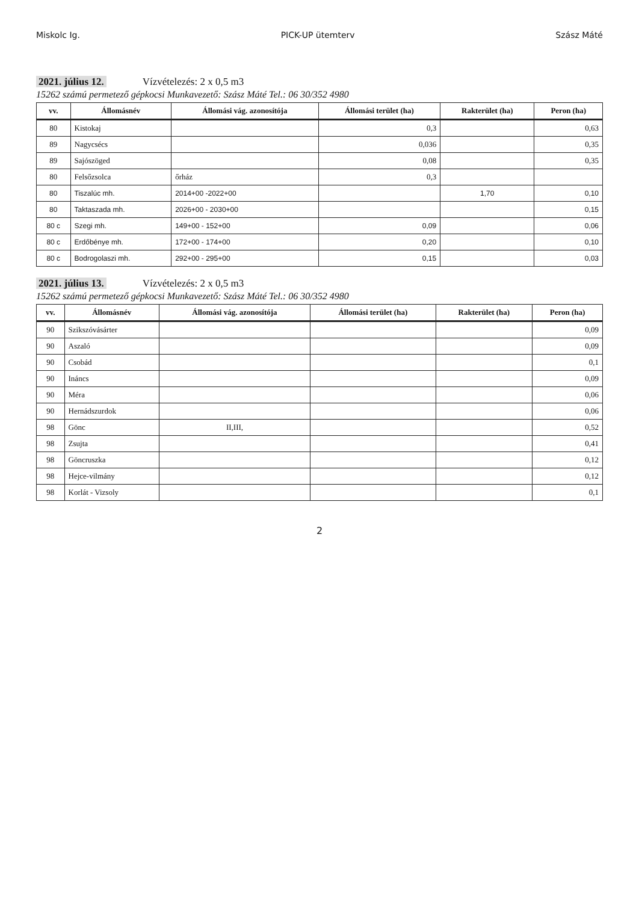Miskolc Ig. PICK-UP ütemterv Szász Máté
2021. július 12. Vízvételezés: 2 x 0,5 m3
15262 számú permetező gépkocsi Munkavezető: Szász Máté Tel.: 06 30/352 4980
| vv. | Állomásnév | Állomási vág. azonosítója | Állomási terület (ha) | Rakterület (ha) | Peron (ha) |
| --- | --- | --- | --- | --- | --- |
| 80 | Kistokaj | | 0,3 | | 0,63 |
| 89 | Nagycsécs | | 0,036 | | 0,35 |
| 89 | Sajószöged | | 0,08 | | 0,35 |
| 80 | Felsőzsolca | őrház | 0,3 | | |
| 80 | Tiszalúc mh. | 2014+00 -2022+00 | | 1,70 | 0,10 |
| 80 | Taktaszada mh. | 2026+00 - 2030+00 | | | 0,15 |
| 80 c | Szegi mh. | 149+00 - 152+00 | 0,09 | | 0,06 |
| 80 c | Erdőbénye mh. | 172+00 - 174+00 | 0,20 | | 0,10 |
| 80 c | Bodrogolaszi mh. | 292+00 - 295+00 | 0,15 | | 0,03 |
2021. július 13. Vízvételezés: 2 x 0,5 m3
15262 számú permetező gépkocsi Munkavezető: Szász Máté Tel.: 06 30/352 4980
| vv. | Állomásnév | Állomási vág. azonosítója | Állomási terület (ha) | Rakterület (ha) | Peron (ha) |
| --- | --- | --- | --- | --- | --- |
| 90 | Szikszóvásárter | | | | 0,09 |
| 90 | Aszaló | | | | 0,09 |
| 90 | Csobád | | | | 0,1 |
| 90 | Ináncs | | | | 0,09 |
| 90 | Méra | | | | 0,06 |
| 90 | Hernádszurdok | | | | 0,06 |
| 98 | Gönc | II,III, | | | 0,52 |
| 98 | Zsujta | | | | 0,41 |
| 98 | Göncruszka | | | | 0,12 |
| 98 | Hejce-vilmány | | | | 0,12 |
| 98 | Korlát - Vizsoly | | | | 0,1 |
2